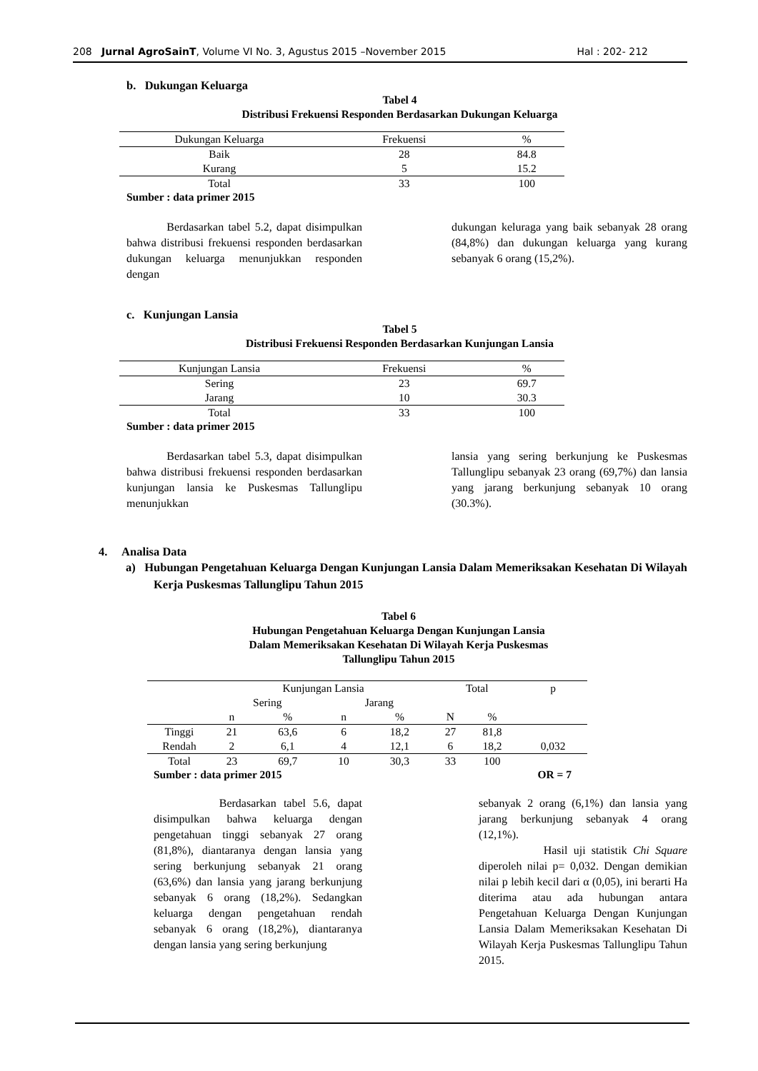208 Jurnal AgroSainT, Volume VI No. 3, Agustus 2015 –November 2015 Hal : 202- 212
b. Dukungan Keluarga
Tabel 4
Distribusi Frekuensi Responden Berdasarkan Dukungan Keluarga
| Dukungan Keluarga | Frekuensi | % |
| Baik | 28 | 84.8 |
| Kurang | 5 | 15.2 |
| Total | 33 | 100 |
Sumber : data primer 2015
Berdasarkan tabel 5.2, dapat disimpulkan bahwa distribusi frekuensi responden berdasarkan dukungan keluarga menunjukkan responden dengan
dukungan keluraga yang baik sebanyak 28 orang (84,8%) dan dukungan keluarga yang kurang sebanyak 6 orang (15,2%).
c. Kunjungan Lansia
Tabel 5
Distribusi Frekuensi Responden Berdasarkan Kunjungan Lansia
| Kunjungan Lansia | Frekuensi | % |
| Sering | 23 | 69.7 |
| Jarang | 10 | 30.3 |
| Total | 33 | 100 |
Sumber : data primer 2015
Berdasarkan tabel 5.3, dapat disimpulkan bahwa distribusi frekuensi responden berdasarkan kunjungan lansia ke Puskesmas Tallunglipu menunjukkan
lansia yang sering berkunjung ke Puskesmas Tallunglipu sebanyak 23 orang (69,7%) dan lansia yang jarang berkunjung sebanyak 10 orang (30.3%).
4. Analisa Data
a) Hubungan Pengetahuan Keluarga Dengan Kunjungan Lansia Dalam Memeriksakan Kesehatan Di Wilayah Kerja Puskesmas Tallunglipu Tahun 2015
Tabel 6
Hubungan Pengetahuan Keluarga Dengan Kunjungan Lansia Dalam Memeriksakan Kesehatan Di Wilayah Kerja Puskesmas Tallunglipu Tahun 2015
| | Kunjungan Lansia | | | | Total | | p |
| | Sering | | Jarang | | | | |
| | n | % | n | % | N | % | |
| Tinggi | 21 | 63,6 | 6 | 18,2 | 27 | 81,8 | |
| Rendah | 2 | 6,1 | 4 | 12,1 | 6 | 18,2 | 0,032 |
| Total | 23 | 69,7 | 10 | 30,3 | 33 | 100 | |
Sumber : data primer 2015 OR = 7
Berdasarkan tabel 5.6, dapat disimpulkan bahwa keluarga dengan pengetahuan tinggi sebanyak 27 orang (81,8%), diantaranya dengan lansia yang sering berkunjung sebanyak 21 orang (63,6%) dan lansia yang jarang berkunjung sebanyak 6 orang (18,2%). Sedangkan keluarga dengan pengetahuan rendah sebanyak 6 orang (18,2%), diantaranya dengan lansia yang sering berkunjung
sebanyak 2 orang (6,1%) dan lansia yang jarang berkunjung sebanyak 4 orang (12,1%).
Hasil uji statistik Chi Square diperoleh nilai p= 0,032. Dengan demikian nilai p lebih kecil dari α (0,05), ini berarti Ha diterima atau ada hubungan antara Pengetahuan Keluarga Dengan Kunjungan Lansia Dalam Memeriksakan Kesehatan Di Wilayah Kerja Puskesmas Tallunglipu Tahun 2015.